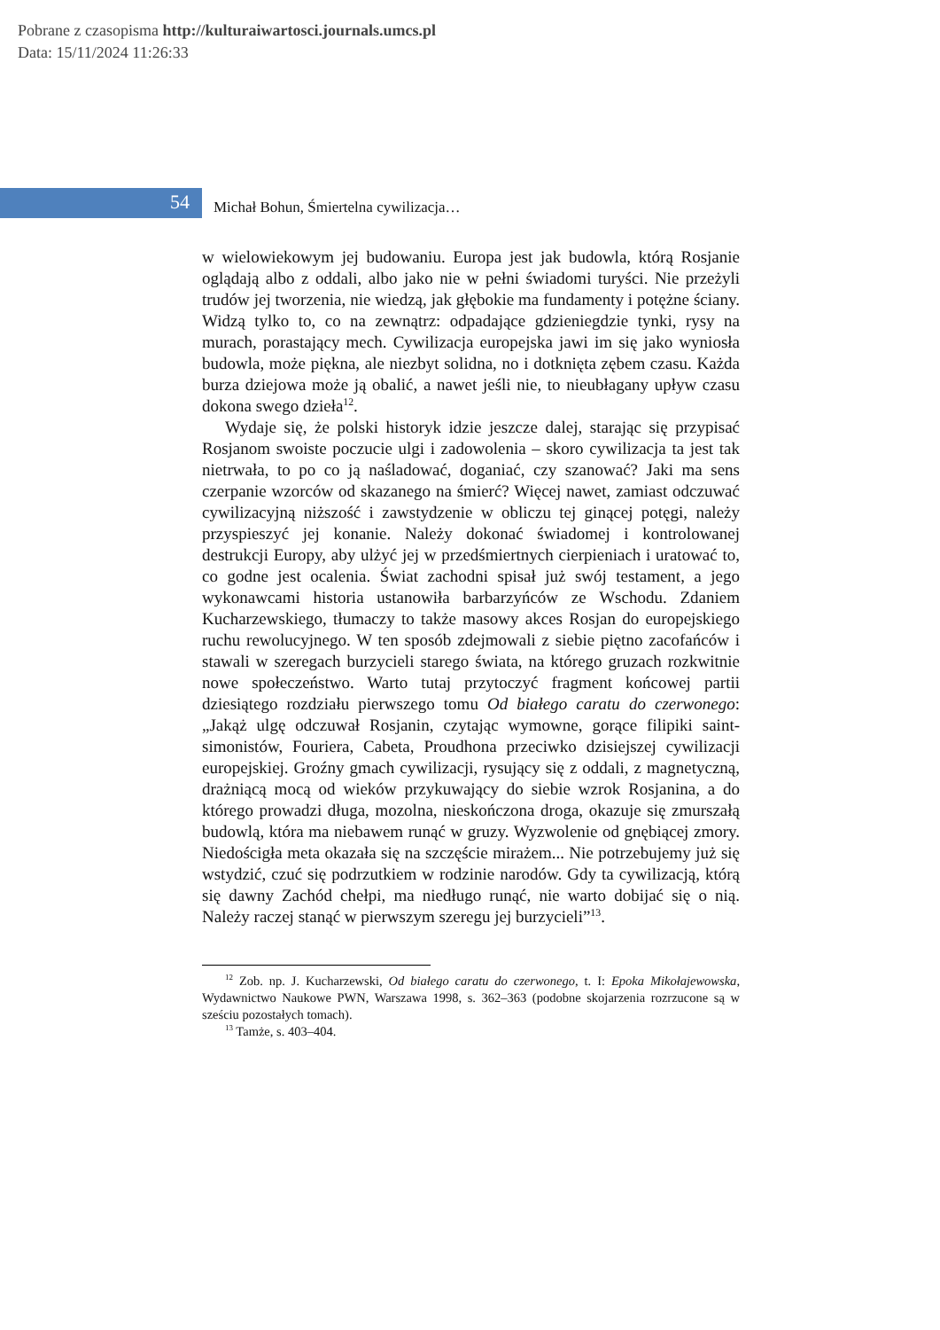Pobrane z czasopisma http://kulturaiwartosci.journals.umcs.pl
Data: 15/11/2024 11:26:33
54
Michał Bohun, Śmiertelna cywilizacja…
w wielowiekowym jej budowaniu. Europa jest jak budowla, którą Rosjanie oglądają albo z oddali, albo jako nie w pełni świadomi turyści. Nie przeżyli trudów jej tworzenia, nie wiedzą, jak głębokie ma fundamenty i potężne ściany. Widzą tylko to, co na zewnątrz: odpadające gdzieniegdzie tynki, rysy na murach, porastający mech. Cywilizacja europejska jawi im się jako wyniosła budowla, może piękna, ale niezbyt solidna, no i dotknięta zębem czasu. Każda burza dziejowa może ją obalić, a nawet jeśli nie, to nieubłagany upływ czasu dokona swego dzieła<sup>12</sup>.
Wydaje się, że polski historyk idzie jeszcze dalej, starając się przypisać Rosjanom swoiste poczucie ulgi i zadowolenia – skoro cywilizacja ta jest tak nietrwała, to po co ją naśladować, doganiać, czy szanować? Jaki ma sens czerpanie wzorców od skazanego na śmierć? Więcej nawet, zamiast odczuwać cywilizacyjną niższość i zawstydzenie w obliczu tej ginącej potęgi, należy przyspieszyć jej konanie. Należy dokonać świadomej i kontrolowanej destrukcji Europy, aby ulżyć jej w przedśmiertnych cierpieniach i uratować to, co godne jest ocalenia. Świat zachodni spisał już swój testament, a jego wykonawcami historia ustanowiła barbarzyńców ze Wschodu. Zdaniem Kucharzewskiego, tłumaczy to także masowy akces Rosjan do europejskiego ruchu rewolucyjnego. W ten sposób zdejmowali z siebie piętno zacofańców i stawali w szeregach burzycieli starego świata, na którego gruzach rozkwitnie nowe społeczeństwo. Warto tutaj przytoczyć fragment końcowej partii dziesiątego rozdziału pierwszego tomu Od białego caratu do czerwonego: „Jakąż ulgę odczuwał Rosjanin, czytając wymowne, gorące filipiki saint-simonistów, Fouriera, Cabeta, Proudhona przeciwko dzisiejszej cywilizacji europejskiej. Groźny gmach cywilizacji, rysujący się z oddali, z magnetyczną, drażniącą mocą od wieków przykuwający do siebie wzrok Rosjanina, a do którego prowadzi długa, mozolna, nieskończona droga, okazuje się zmurszałą budowlą, która ma niebawem runąć w gruzy. Wyzwolenie od gnębiącej zmory. Niedościgła meta okazała się na szczęście mirażem... Nie potrzebujemy już się wstydzić, czuć się podrzutkiem w rodzinie narodów. Gdy ta cywilizacją, którą się dawny Zachód chełpi, ma niedługo runąć, nie warto dobijać się o nią. Należy raczej stanąć w pierwszym szeregu jej burzycieli”<sup>13</sup>.
<sup>12</sup> Zob. np. J. Kucharzewski, Od białego caratu do czerwonego, t. I: Epoka Mikołajewowska, Wydawnictwo Naukowe PWN, Warszawa 1998, s. 362–363 (podobne skojarzenia rozrzucone są w sześciu pozostałych tomach).
<sup>13</sup> Tamże, s. 403–404.